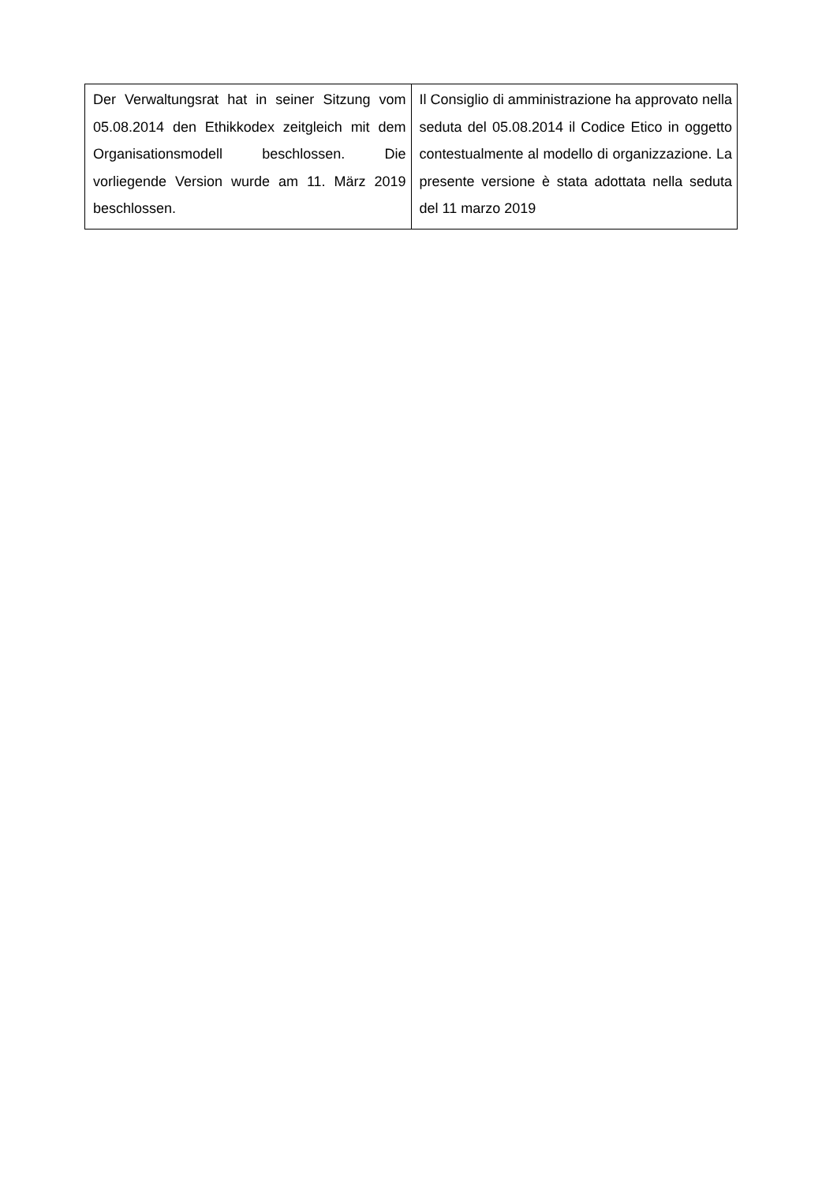| Der Verwaltungsrat hat in seiner Sitzung vom 05.08.2014 den Ethikkodex zeitgleich mit dem Organisationsmodell beschlossen. Die vorliegende Version wurde am 11. März 2019 beschlossen. | Il Consiglio di amministrazione ha approvato nella seduta del 05.08.2014 il Codice Etico in oggetto contestualmente al modello di organizzazione. La presente versione è stata adottata nella seduta del 11 marzo 2019 |